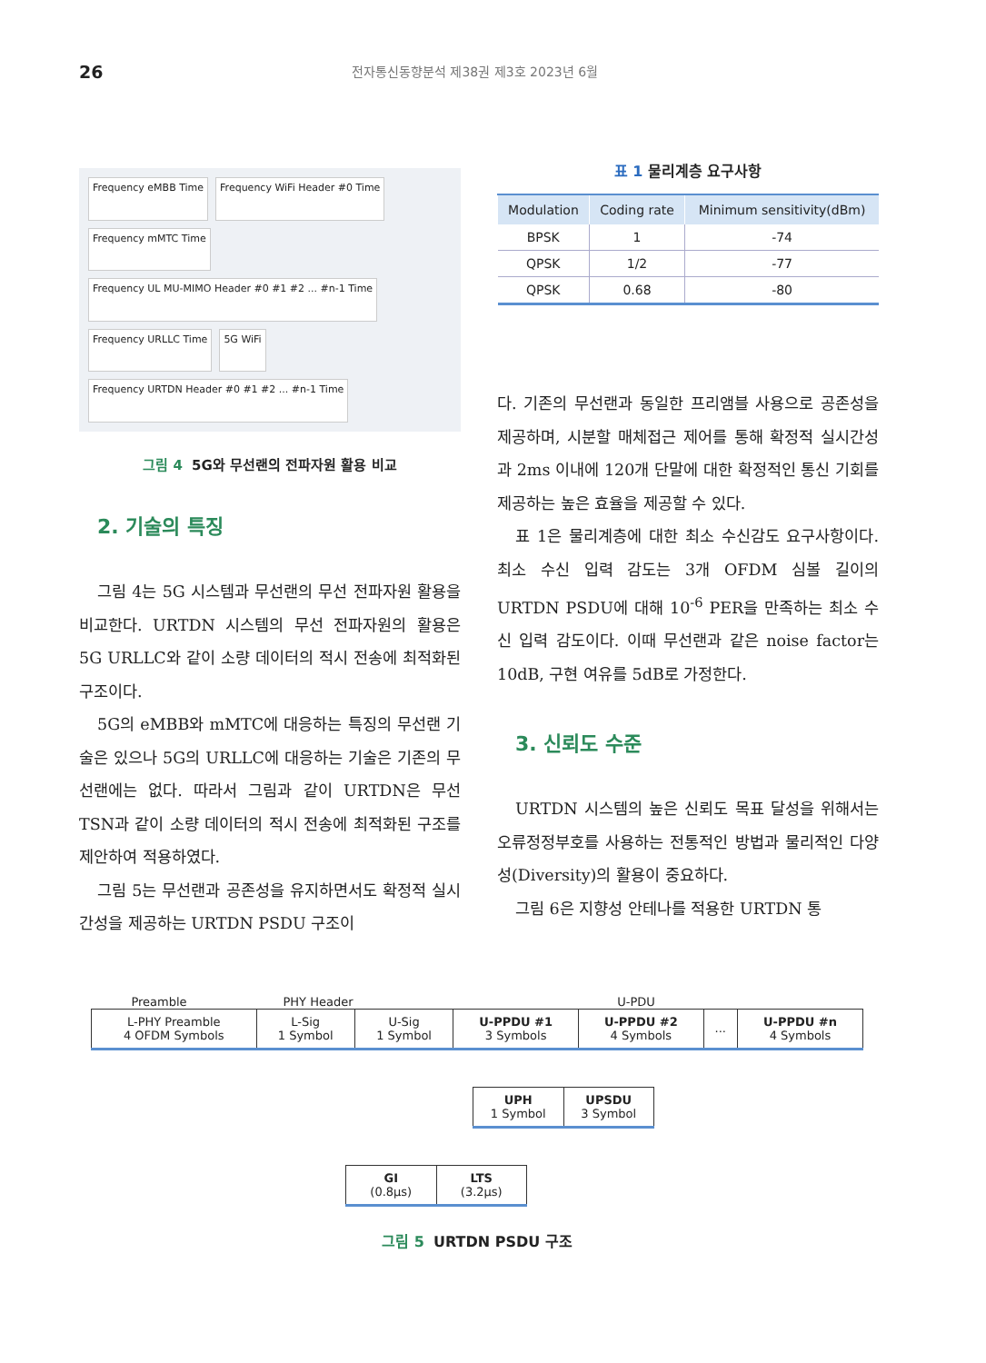26
전자통신동향분석 제38권 제3호 2023년 6월
Frequency eMBB Time
Frequency WiFi Header #0 Time
Frequency mMTC Time
Frequency UL MU-MIMO Header #0 #1 #2 ... #n-1 Time
Frequency URLLC Time
5G WiFi
Frequency URTDN Header #0 #1 #2 ... #n-1 Time
그림 4 5G와 무선랜의 전파자원 활용 비교
2. 기술의 특징
그림 4는 5G 시스템과 무선랜의 무선 전파자원 활용을 비교한다. URTDN 시스템의 무선 전파자원의 활용은 5G URLLC와 같이 소량 데이터의 적시 전송에 최적화된 구조이다.
5G의 eMBB와 mMTC에 대응하는 특징의 무선랜 기술은 있으나 5G의 URLLC에 대응하는 기술은 기존의 무선랜에는 없다. 따라서 그림과 같이 URTDN은 무선 TSN과 같이 소량 데이터의 적시 전송에 최적화된 구조를 제안하여 적용하였다.
그림 5는 무선랜과 공존성을 유지하면서도 확정적 실시간성을 제공하는 URTDN PSDU 구조이
표 1 물리계층 요구사항
| Modulation | Coding rate | Minimum sensitivity(dBm) |
| --- | --- | --- |
| BPSK | 1 | -74 |
| QPSK | 1/2 | -77 |
| QPSK | 0.68 | -80 |
다. 기존의 무선랜과 동일한 프리앰블 사용으로 공존성을 제공하며, 시분할 매체접근 제어를 통해 확정적 실시간성과 2ms 이내에 120개 단말에 대한 확정적인 통신 기회를 제공하는 높은 효율을 제공할 수 있다.
표 1은 물리계층에 대한 최소 수신감도 요구사항이다. 최소 수신 입력 감도는 3개 OFDM 심볼 길이의 URTDN PSDU에 대해 10<sup>-6</sup> PER을 만족하는 최소 수신 입력 감도이다. 이때 무선랜과 같은 noise factor는 10dB, 구현 여유를 5dB로 가정한다.
3. 신뢰도 수준
URTDN 시스템의 높은 신뢰도 목표 달성을 위해서는 오류정정부호를 사용하는 전통적인 방법과 물리적인 다양성(Diversity)의 활용이 중요하다.
그림 6은 지향성 안테나를 적용한 URTDN 통
Preamble PHY Header U-PDU
| L-PHY Preamble 4 OFDM Symbols | L-Sig 1 Symbol | U-Sig 1 Symbol | U-PPDU #1 3 Symbols | U-PPDU #2 4 Symbols | ... | U-PPDU #n 4 Symbols |
| UPH 1 Symbol | UPSDU 3 Symbol |
| GI (0.8μs) | LTS (3.2μs) |
그림 5 URTDN PSDU 구조